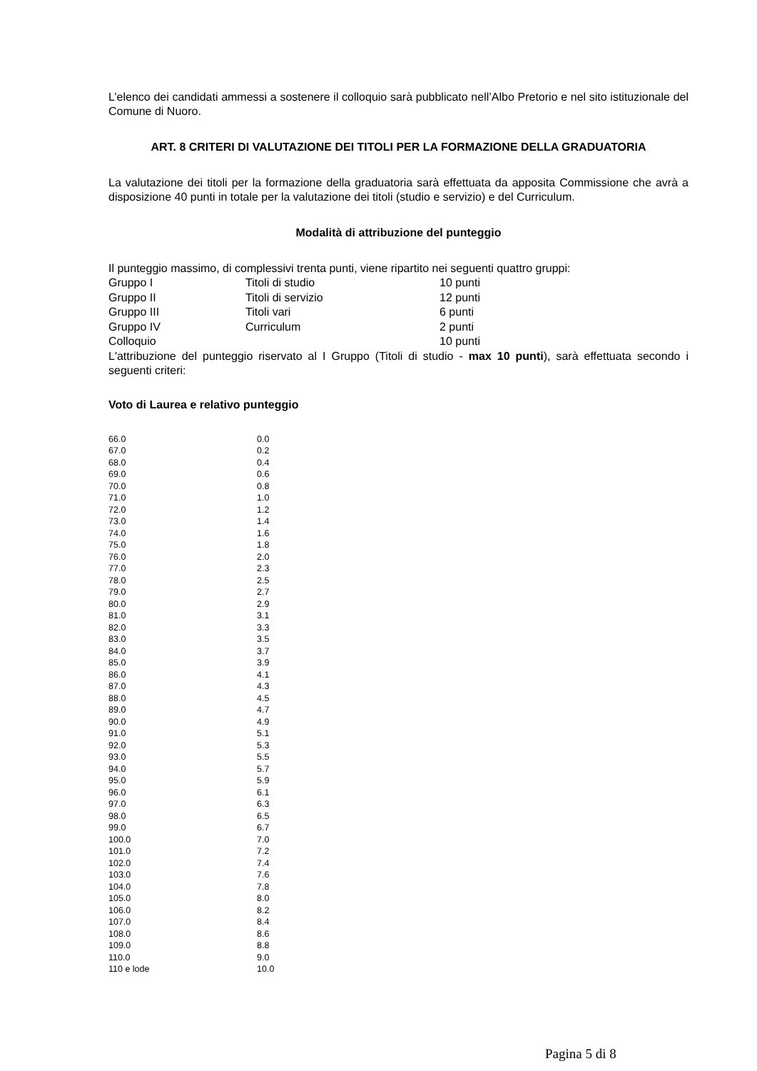L’elenco dei candidati ammessi a sostenere il colloquio sarà pubblicato nell’Albo Pretorio e nel sito istituzionale del Comune di Nuoro.
ART. 8 CRITERI DI VALUTAZIONE DEI TITOLI PER LA FORMAZIONE DELLA GRADUATORIA
La valutazione dei titoli per la formazione della graduatoria sarà effettuata da apposita Commissione che avrà a disposizione 40 punti in totale per la valutazione dei titoli (studio e servizio) e del Curriculum.
Modalità di attribuzione del punteggio
Il punteggio massimo, di complessivi trenta punti, viene ripartito nei seguenti quattro gruppi:
| Gruppo I | Titoli di studio | 10 punti |
| Gruppo II | Titoli di servizio | 12 punti |
| Gruppo III | Titoli vari | 6 punti |
| Gruppo IV | Curriculum | 2 punti |
| Colloquio | | 10 punti |
L'attribuzione del punteggio riservato al I Gruppo (Titoli di studio - max 10 punti), sarà effettuata secondo i seguenti criteri:
Voto di Laurea e relativo punteggio
| 66.0 | 0.0 |
| 67.0 | 0.2 |
| 68.0 | 0.4 |
| 69.0 | 0.6 |
| 70.0 | 0.8 |
| 71.0 | 1.0 |
| 72.0 | 1.2 |
| 73.0 | 1.4 |
| 74.0 | 1.6 |
| 75.0 | 1.8 |
| 76.0 | 2.0 |
| 77.0 | 2.3 |
| 78.0 | 2.5 |
| 79.0 | 2.7 |
| 80.0 | 2.9 |
| 81.0 | 3.1 |
| 82.0 | 3.3 |
| 83.0 | 3.5 |
| 84.0 | 3.7 |
| 85.0 | 3.9 |
| 86.0 | 4.1 |
| 87.0 | 4.3 |
| 88.0 | 4.5 |
| 89.0 | 4.7 |
| 90.0 | 4.9 |
| 91.0 | 5.1 |
| 92.0 | 5.3 |
| 93.0 | 5.5 |
| 94.0 | 5.7 |
| 95.0 | 5.9 |
| 96.0 | 6.1 |
| 97.0 | 6.3 |
| 98.0 | 6.5 |
| 99.0 | 6.7 |
| 100.0 | 7.0 |
| 101.0 | 7.2 |
| 102.0 | 7.4 |
| 103.0 | 7.6 |
| 104.0 | 7.8 |
| 105.0 | 8.0 |
| 106.0 | 8.2 |
| 107.0 | 8.4 |
| 108.0 | 8.6 |
| 109.0 | 8.8 |
| 110.0 | 9.0 |
| 110 e lode | 10.0 |
Pagina 5 di 8